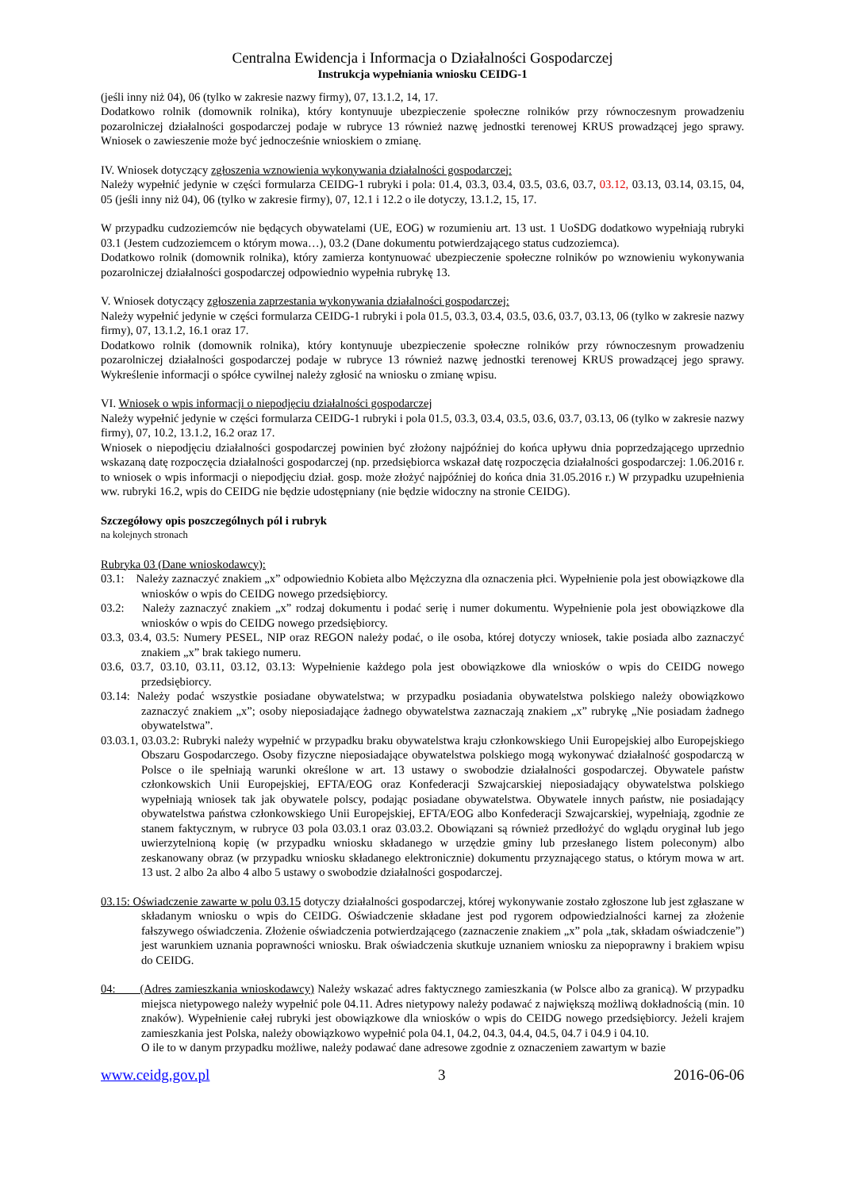Centralna Ewidencja i Informacja o Działalności Gospodarczej
Instrukcja wypełniania wniosku CEIDG-1
(jeśli inny niż 04), 06 (tylko w zakresie nazwy firmy), 07, 13.1.2, 14, 17.
Dodatkowo rolnik (domownik rolnika), który kontynuuje ubezpieczenie społeczne rolników przy równoczesnym prowadzeniu pozarolniczej działalności gospodarczej podaje w rubryce 13 również nazwę jednostki terenowej KRUS prowadzącej jego sprawy. Wniosek o zawieszenie może być jednocześnie wnioskiem o zmianę.
IV. Wniosek dotyczący zgłoszenia wznowienia wykonywania działalności gospodarczej:
Należy wypełnić jedynie w części formularza CEIDG-1 rubryki i pola: 01.4, 03.3, 03.4, 03.5, 03.6, 03.7, 03.12, 03.13, 03.14, 03.15, 04, 05 (jeśli inny niż 04), 06 (tylko w zakresie firmy), 07, 12.1 i 12.2 o ile dotyczy, 13.1.2, 15, 17.
W przypadku cudzoziemców nie będących obywatelami (UE, EOG) w rozumieniu art. 13 ust. 1 UoSDG dodatkowo wypełniają rubryki 03.1 (Jestem cudzoziemcem o którym mowa…), 03.2 (Dane dokumentu potwierdzającego status cudzoziemca).
Dodatkowo rolnik (domownik rolnika), który zamierza kontynuować ubezpieczenie społeczne rolników po wznowieniu wykonywania pozarolniczej działalności gospodarczej odpowiednio wypełnia rubrykę 13.
V. Wniosek dotyczący zgłoszenia zaprzestania wykonywania działalności gospodarczej:
Należy wypełnić jedynie w części formularza CEIDG-1 rubryki i pola 01.5, 03.3, 03.4, 03.5, 03.6, 03.7, 03.13, 06 (tylko w zakresie nazwy firmy), 07, 13.1.2, 16.1 oraz 17.
Dodatkowo rolnik (domownik rolnika), który kontynuuje ubezpieczenie społeczne rolników przy równoczesnym prowadzeniu pozarolniczej działalności gospodarczej podaje w rubryce 13 również nazwę jednostki terenowej KRUS prowadzącej jego sprawy. Wykreślenie informacji o spółce cywilnej należy zgłosić na wniosku o zmianę wpisu.
VI. Wniosek o wpis informacji o niepodjęciu działalności gospodarczej
Należy wypełnić jedynie w części formularza CEIDG-1 rubryki i pola 01.5, 03.3, 03.4, 03.5, 03.6, 03.7, 03.13, 06 (tylko w zakresie nazwy firmy), 07, 10.2, 13.1.2, 16.2 oraz 17.
Wniosek o niepodjęciu działalności gospodarczej powinien być złożony najpóźniej do końca upływu dnia poprzedzającego uprzednio wskazaną datę rozpoczęcia działalności gospodarczej (np. przedsiębiorca wskazał datę rozpoczęcia działalności gospodarczej: 1.06.2016 r. to wniosek o wpis informacji o niepodjęciu dział. gosp. może złożyć najpóźniej do końca dnia 31.05.2016 r.) W przypadku uzupełnienia ww. rubryki 16.2, wpis do CEIDG nie będzie udostępniany (nie będzie widoczny na stronie CEIDG).
Szczegółowy opis poszczególnych pól i rubryk
na kolejnych stronach
Rubryka 03 (Dane wnioskodawcy):
03.1: Należy zaznaczyć znakiem „x” odpowiednio Kobieta albo Mężczyzna dla oznaczenia płci. Wypełnienie pola jest obowiązkowe dla wniosków o wpis do CEIDG nowego przedsiębiorcy.
03.2: Należy zaznaczyć znakiem „x” rodzaj dokumentu i podać serię i numer dokumentu. Wypełnienie pola jest obowiązkowe dla wniosków o wpis do CEIDG nowego przedsiębiorcy.
03.3, 03.4, 03.5: Numery PESEL, NIP oraz REGON należy podać, o ile osoba, której dotyczy wniosek, takie posiada albo zaznaczyć znakiem „x” brak takiego numeru.
03.6, 03.7, 03.10, 03.11, 03.12, 03.13: Wypełnienie każdego pola jest obowiązkowe dla wniosków o wpis do CEIDG nowego przedsiębiorcy.
03.14: Należy podać wszystkie posiadane obywatelstwa; w przypadku posiadania obywatelstwa polskiego należy obowiązkowo zaznaczyć znakiem „x”; osoby nieposiadające żadnego obywatelstwa zaznaczają znakiem „x” rubrykę „Nie posiadam żadnego obywatelstwa”.
03.03.1, 03.03.2: Rubryki należy wypełnić w przypadku braku obywatelstwa kraju członkowskiego Unii Europejskiej albo Europejskiego Obszaru Gospodarczego. Osoby fizyczne nieposiadające obywatelstwa polskiego mogą wykonywać działalność gospodarczą w Polsce o ile spełniają warunki określone w art. 13 ustawy o swobodzie działalności gospodarczej. Obywatele państw członkowskich Unii Europejskiej, EFTA/EOG oraz Konfederacji Szwajcarskiej nieposiadający obywatelstwa polskiego wypełniają wniosek tak jak obywatele polscy, podając posiadane obywatelstwa. Obywatele innych państw, nie posiadający obywatelstwa państwa członkowskiego Unii Europejskiej, EFTA/EOG albo Konfederacji Szwajcarskiej, wypełniają, zgodnie ze stanem faktycznym, w rubryce 03 pola 03.03.1 oraz 03.03.2. Obowiązani są również przedłożyć do wglądu oryginał lub jego uwierzytelnioną kopię (w przypadku wniosku składanego w urzędzie gminy lub przesłanego listem poleconym) albo zeskanowany obraz (w przypadku wniosku składanego elektronicznie) dokumentu przyznającego status, o którym mowa w art. 13 ust. 2 albo 2a albo 4 albo 5 ustawy o swobodzie działalności gospodarczej.
03.15: Oświadczenie zawarte w polu 03.15 dotyczy działalności gospodarczej, której wykonywanie zostało zgłoszone lub jest zgłaszane w składanym wniosku o wpis do CEIDG. Oświadczenie składane jest pod rygorem odpowiedzialności karnej za złożenie fałszywego oświadczenia. Złożenie oświadczenia potwierdzającego (zaznaczenie znakiem „x” pola „tak, składam oświadczenie”) jest warunkiem uznania poprawności wniosku. Brak oświadczenia skutkuje uznaniem wniosku za niepoprawny i brakiem wpisu do CEIDG.
04: (Adres zamieszkania wnioskodawcy) Należy wskazać adres faktycznego zamieszkania (w Polsce albo za granicą). W przypadku miejsca nietypowego należy wypełnić pole 04.11. Adres nietypowy należy podawać z największą możliwą dokładnością (min. 10 znaków). Wypełnienie całej rubryki jest obowiązkowe dla wniosków o wpis do CEIDG nowego przedsiębiorcy. Jeżeli krajem zamieszkania jest Polska, należy obowiązkowo wypełnić pola 04.1, 04.2, 04.3, 04.4, 04.5, 04.7 i 04.9 i 04.10.
O ile to w danym przypadku możliwe, należy podawać dane adresowe zgodnie z oznaczeniem zawartym w bazie
www.ceidg.gov.pl 3 2016-06-06